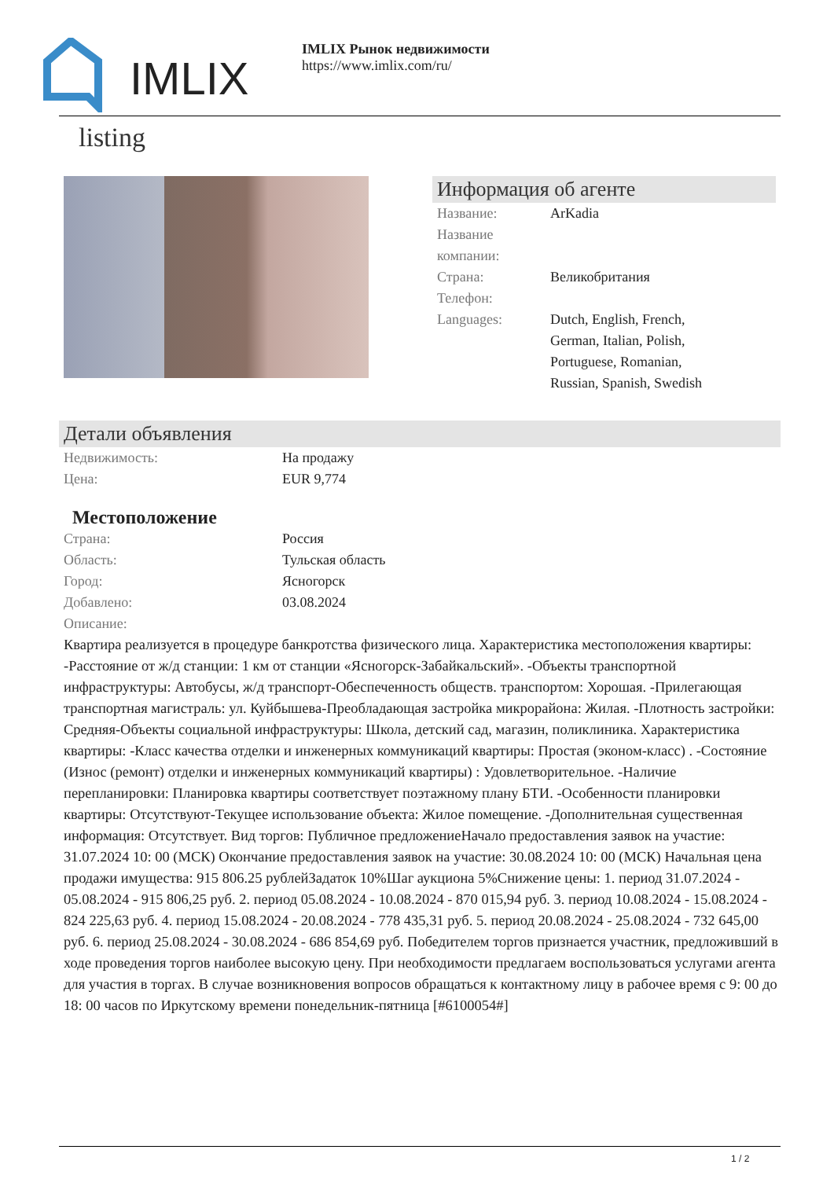IMLIX
IMLIX Рынок недвижимости
https://www.imlix.com/ru/
listing
Информация об агенте
Название: ArKadia
Название компании:
Страна: Великобритания
Телефон:
Languages: Dutch, English, French, German, Italian, Polish, Portuguese, Romanian, Russian, Spanish, Swedish
Детали объявления
Недвижимость: На продажу
Цена: EUR 9,774
Местоположение
Страна: Россия
Область: Тульская область
Город: Ясногорск
Добавлено: 03.08.2024
Описание:
Квартира реализуется в процедуре банкротства физического лица. Характеристика местоположения квартиры: -Расстояние от ж/д станции: 1 км от станции «Ясногорск-Забайкальский». -Объекты транспортной инфраструктуры: Автобусы, ж/д транспорт-Обеспеченность обществ. транспортом: Хорошая. -Прилегающая транспортная магистраль: ул. Куйбышева-Преобладающая застройка микрорайона: Жилая. -Плотность застройки: Средняя-Объекты социальной инфраструктуры: Школа, детский сад, магазин, поликлиника. Характеристика квартиры: -Класс качества отделки и инженерных коммуникаций квартиры: Простая (эконом-класс) . -Состояние (Износ (ремонт) отделки и инженерных коммуникаций квартиры) : Удовлетворительное. -Наличие перепланировки: Планировка квартиры соответствует поэтажному плану БТИ. -Особенности планировки квартиры: Отсутствуют-Текущее использование объекта: Жилое помещение. -Дополнительная существенная информация: Отсутствует. Вид торгов: Публичное предложениеНачало предоставления заявок на участие: 31.07.2024 10: 00 (МСК) Окончание предоставления заявок на участие: 30.08.2024 10: 00 (МСК) Начальная цена продажи имущества: 915 806.25 рублейЗадаток 10%Шаг аукциона 5%Снижение цены: 1. период 31.07.2024 - 05.08.2024 - 915 806,25 руб. 2. период 05.08.2024 - 10.08.2024 - 870 015,94 руб. 3. период 10.08.2024 - 15.08.2024 - 824 225,63 руб. 4. период 15.08.2024 - 20.08.2024 - 778 435,31 руб. 5. период 20.08.2024 - 25.08.2024 - 732 645,00 руб. 6. период 25.08.2024 - 30.08.2024 - 686 854,69 руб. Победителем торгов признается участник, предложивший в ходе проведения торгов наиболее высокую цену. При необходимости предлагаем воспользоваться услугами агента для участия в торгах. В случае возникновения вопросов обращаться к контактному лицу в рабочее время с 9: 00 до 18: 00 часов по Иркутскому времени понедельник-пятница [#6100054#]
1 / 2